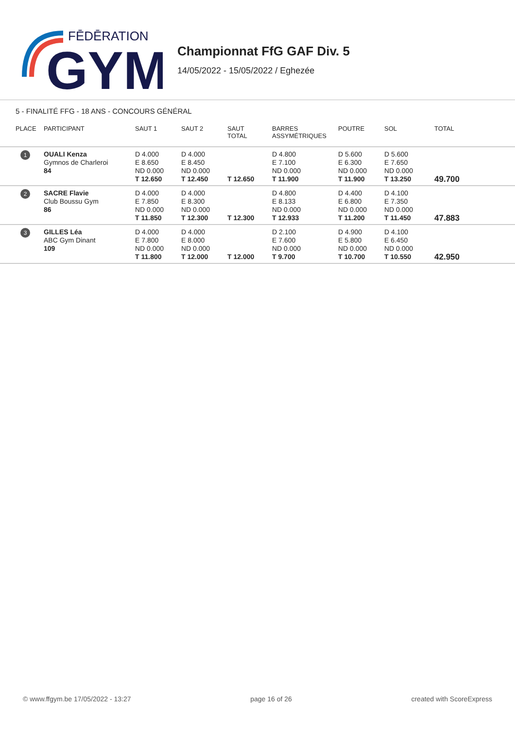FĒDĒRATION
GYM
Championnat FfG GAF Div. 5
14/05/2022 - 15/05/2022 / Eghezée
5 - FINALITÉ FFG - 18 ANS - CONCOURS GÉNÉRAL
| PLACE | PARTICIPANT | SAUT 1 | SAUT 2 | SAUT TOTAL | BARRES ASSYMÉTRIQUES | POUTRE | SOL | TOTAL |
| --- | --- | --- | --- | --- | --- | --- | --- | --- |
| 1 | OUALI Kenza Gymnos de Charleroi 84 | D 4.000 E 8.650 ND 0.000 T 12.650 | D 4.000 E 8.450 ND 0.000 T 12.450 | T 12.650 | D 4.800 E 7.100 ND 0.000 T 11.900 | D 5.600 E 6.300 ND 0.000 T 11.900 | D 5.600 E 7.650 ND 0.000 T 13.250 | 49.700 |
| 2 | SACRE Flavie Club Boussu Gym 86 | D 4.000 E 7.850 ND 0.000 T 11.850 | D 4.000 E 8.300 ND 0.000 T 12.300 | T 12.300 | D 4.800 E 8.133 ND 0.000 T 12.933 | D 4.400 E 6.800 ND 0.000 T 11.200 | D 4.100 E 7.350 ND 0.000 T 11.450 | 47.883 |
| 3 | GILLES Léa ABC Gym Dinant 109 | D 4.000 E 7.800 ND 0.000 T 11.800 | D 4.000 E 8.000 ND 0.000 T 12.000 | T 12.000 | D 2.100 E 7.600 ND 0.000 T 9.700 | D 4.900 E 5.800 ND 0.000 T 10.700 | D 4.100 E 6.450 ND 0.000 T 10.550 | 42.950 |
© www.ffgym.be 17/05/2022 - 13:27 page 16 of 26 created with ScoreExpress